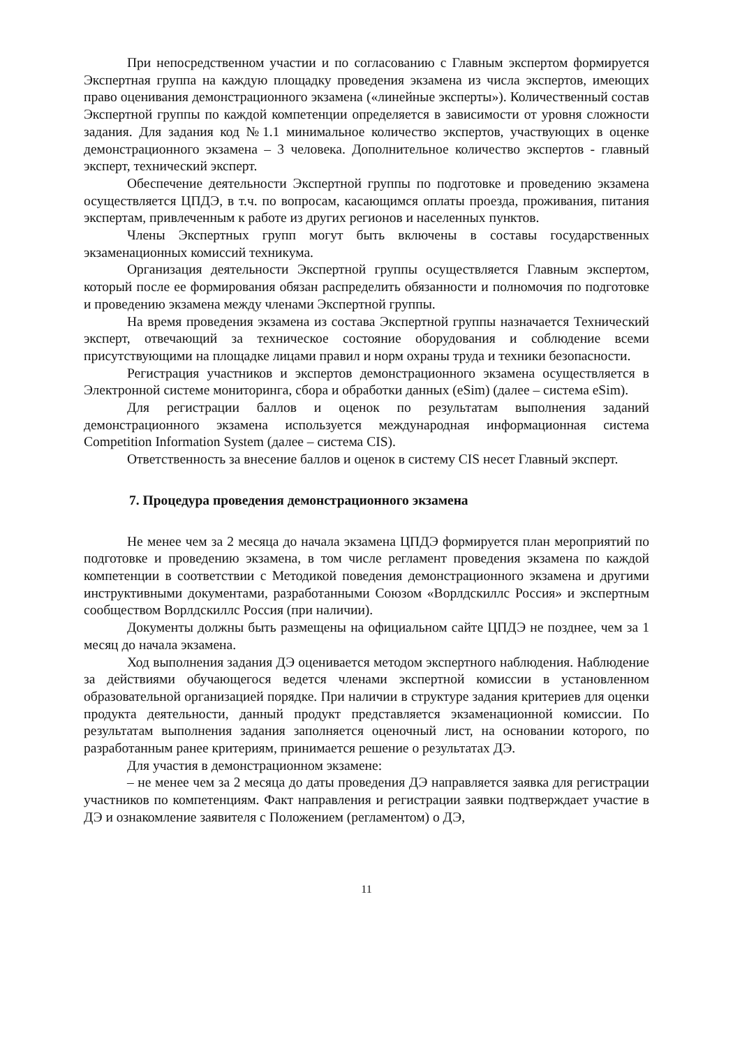При непосредственном участии и по согласованию с Главным экспертом формируется Экспертная группа на каждую площадку проведения экзамена из числа экспертов, имеющих право оценивания демонстрационного экзамена («линейные эксперты»). Количественный состав Экспертной группы по каждой компетенции определяется в зависимости от уровня сложности задания. Для задания код №1.1 минимальное количество экспертов, участвующих в оценке демонстрационного экзамена – 3 человека. Дополнительное количество экспертов - главный эксперт, технический эксперт.
Обеспечение деятельности Экспертной группы по подготовке и проведению экзамена осуществляется ЦПДЭ, в т.ч. по вопросам, касающимся оплаты проезда, проживания, питания экспертам, привлеченным к работе из других регионов и населенных пунктов.
Члены Экспертных групп могут быть включены в составы государственных экзаменационных комиссий техникума.
Организация деятельности Экспертной группы осуществляется Главным экспертом, который после ее формирования обязан распределить обязанности и полномочия по подготовке и проведению экзамена между членами Экспертной группы.
На время проведения экзамена из состава Экспертной группы назначается Технический эксперт, отвечающий за техническое состояние оборудования и соблюдение всеми присутствующими на площадке лицами правил и норм охраны труда и техники безопасности.
Регистрация участников и экспертов демонстрационного экзамена осуществляется в Электронной системе мониторинга, сбора и обработки данных (eSim) (далее – система eSim).
Для регистрации баллов и оценок по результатам выполнения заданий демонстрационного экзамена используется международная информационная система Competition Information System (далее – система CIS).
Ответственность за внесение баллов и оценок в систему CIS несет Главный эксперт.
7. Процедура проведения демонстрационного экзамена
Не менее чем за 2 месяца до начала экзамена ЦПДЭ формируется план мероприятий по подготовке и проведению экзамена, в том числе регламент проведения экзамена по каждой компетенции в соответствии с Методикой поведения демонстрационного экзамена и другими инструктивными документами, разработанными Союзом «Ворлдскиллс Россия» и экспертным сообществом Ворлдскиллс Россия (при наличии).
Документы должны быть размещены на официальном сайте ЦПДЭ не позднее, чем за 1 месяц до начала экзамена.
Ход выполнения задания ДЭ оценивается методом экспертного наблюдения. Наблюдение за действиями обучающегося ведется членами экспертной комиссии в установленном образовательной организацией порядке. При наличии в структуре задания критериев для оценки продукта деятельности, данный продукт представляется экзаменационной комиссии. По результатам выполнения задания заполняется оценочный лист, на основании которого, по разработанным ранее критериям, принимается решение о результатах ДЭ.
Для участия в демонстрационном экзамене:
– не менее чем за 2 месяца до даты проведения ДЭ направляется заявка для регистрации участников по компетенциям. Факт направления и регистрации заявки подтверждает участие в ДЭ и ознакомление заявителя с Положением (регламентом) о ДЭ,
11